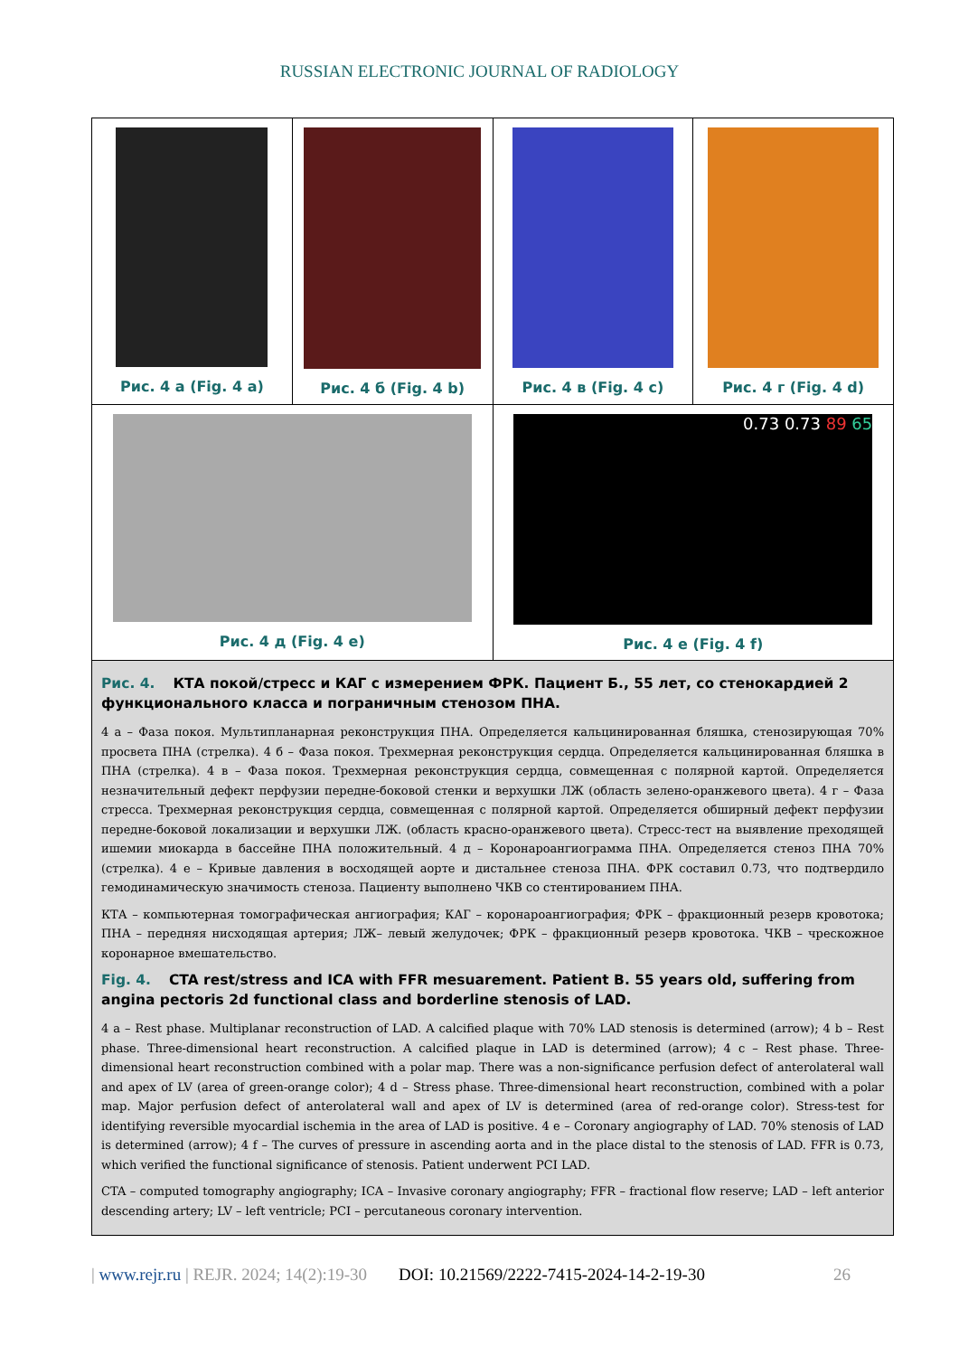RUSSIAN ELECTRONIC JOURNAL OF RADIOLOGY
Рис. 4 а (Fig. 4 a) Рис. 4 б (Fig. 4 b) Рис. 4 в (Fig. 4 c) Рис. 4 г (Fig. 4 d)
Рис. 4 д (Fig. 4 e)
0.73 0.73 89 65
Рис. 4 е (Fig. 4 f)
Рис. 4. КТА покой/стресс и КАГ с измерением ФРК. Пациент Б., 55 лет, со стенокардией 2 функционального класса и пограничным стенозом ПНА.
4 а – Фаза покоя. Мультипланарная реконструкция ПНА. Определяется кальцинированная бляшка, стенозирующая 70% просвета ПНА (стрелка). 4 б – Фаза покоя. Трехмерная реконструкция сердца. Определяется кальцинированная бляшка в ПНА (стрелка). 4 в – Фаза покоя. Трехмерная реконструкция сердца, совмещенная с полярной картой. Определяется незначительный дефект перфузии передне-боковой стенки и верхушки ЛЖ (область зелено-оранжевого цвета). 4 г – Фаза стресса. Трехмерная реконструкция сердца, совмещенная с полярной картой. Определяется обширный дефект перфузии передне-боковой локализации и верхушки ЛЖ. (область красно-оранжевого цвета). Стресс-тест на выявление преходящей ишемии миокарда в бассейне ПНА положительный. 4 д – Коронароангиограмма ПНА. Определяется стеноз ПНА 70% (стрелка). 4 е – Кривые давления в восходящей аорте и дистальнее стеноза ПНА. ФРК составил 0.73, что подтвердило гемодинамическую значимость стеноза. Пациенту выполнено ЧКВ со стентированием ПНА.
КТА – компьютерная томографическая ангиография; КАГ – коронароангиография; ФРК – фракционный резерв кровотока; ПНА – передняя нисходящая артерия; ЛЖ– левый желудочек; ФРК – фракционный резерв кровотока. ЧКВ – чрескожное коронарное вмешательство.
Fig. 4. CTA rest/stress and ICA with FFR mesuarement. Patient B. 55 years old, suffering from angina pectoris 2d functional class and borderline stenosis of LAD.
4 a – Rest phase. Multiplanar reconstruction of LAD. A calcified plaque with 70% LAD stenosis is determined (arrow); 4 b – Rest phase. Three-dimensional heart reconstruction. A calcified plaque in LAD is determined (arrow); 4 c – Rest phase. Three-dimensional heart reconstruction combined with a polar map. There was a non-significance perfusion defect of anterolateral wall and apex of LV (area of green-orange color); 4 d – Stress phase. Three-dimensional heart reconstruction, combined with a polar map. Major perfusion defect of anterolateral wall and apex of LV is determined (area of red-orange color). Stress-test for identifying reversible myocardial ischemia in the area of LAD is positive. 4 e – Coronary angiography of LAD. 70% stenosis of LAD is determined (arrow); 4 f – The curves of pressure in ascending aorta and in the place distal to the stenosis of LAD. FFR is 0.73, which verified the functional significance of stenosis. Patient underwent PCI LAD.
CTA – computed tomography angiography; ICA – Invasive coronary angiography; FFR – fractional flow reserve; LAD – left anterior descending artery; LV – left ventricle; PCI – percutaneous coronary intervention.
| www.rejr.ru | REJR. 2024; 14(2):19-30 DOI: 10.21569/2222-7415-2024-14-2-19-30 26